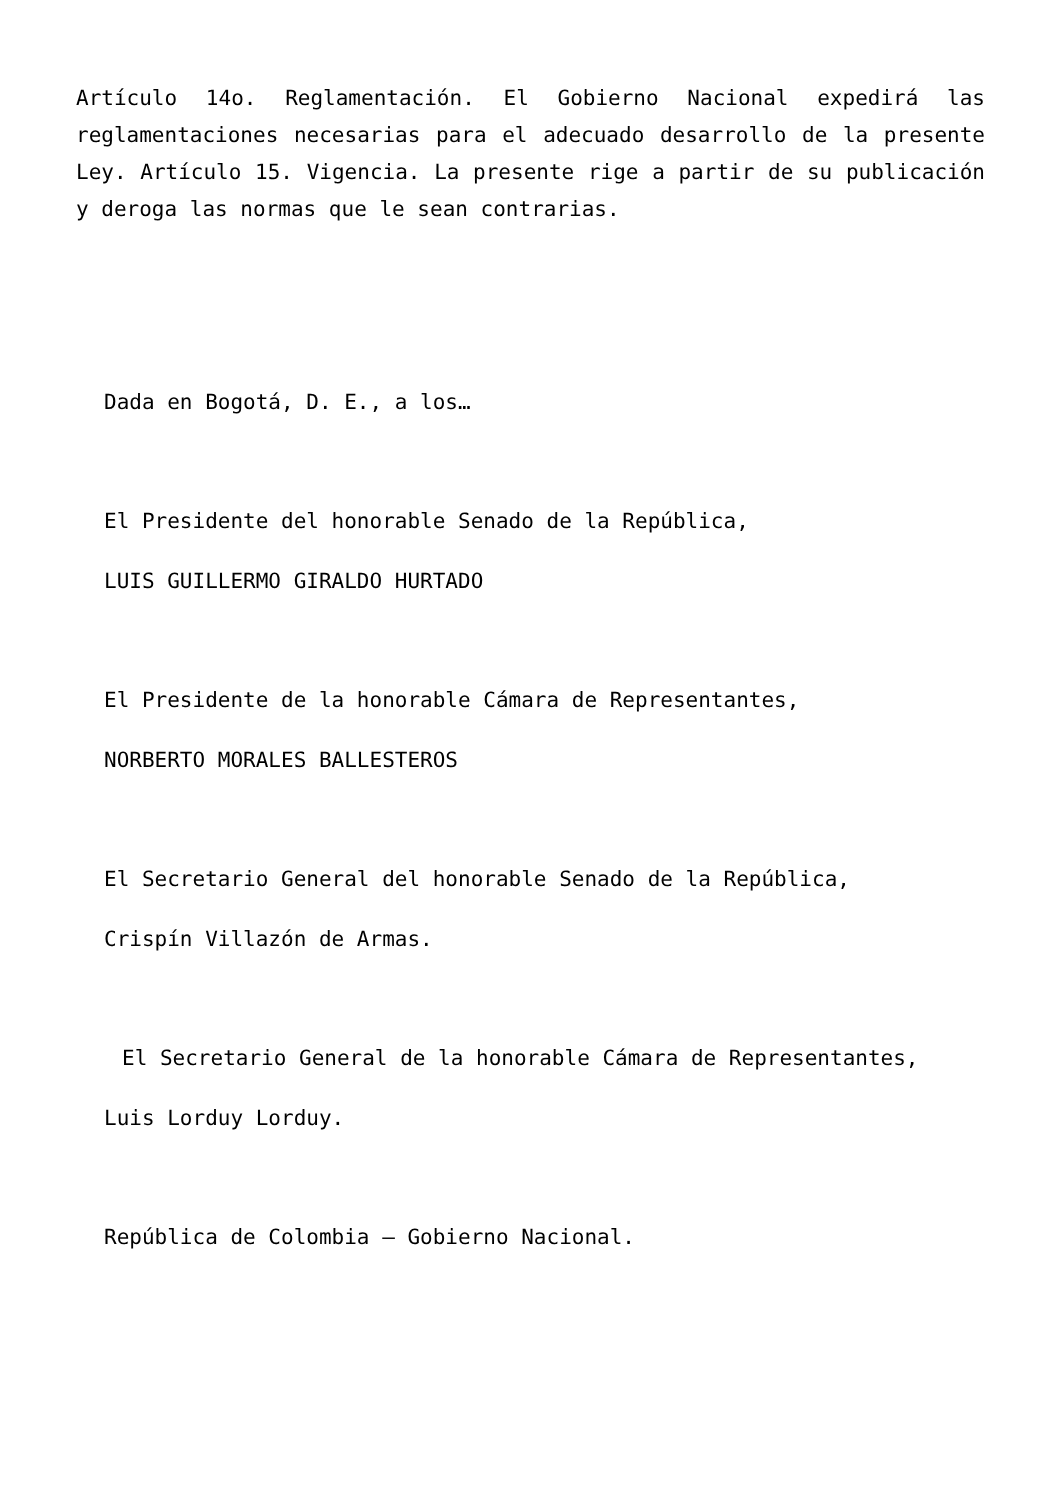Artículo 14o. Reglamentación. El Gobierno Nacional expedirá las reglamentaciones necesarias para el adecuado desarrollo de la presente Ley. Artículo 15. Vigencia. La presente rige a partir de su publicación y deroga las normas que le sean contrarias.
Dada en Bogotá, D. E., a los…
El Presidente del honorable Senado de la República,
LUIS GUILLERMO GIRALDO HURTADO
El Presidente de la honorable Cámara de Representantes,
NORBERTO MORALES BALLESTEROS
El Secretario General del honorable Senado de la República,
Crispín Villazón de Armas.
El Secretario General de la honorable Cámara de Representantes,
Luis Lorduy Lorduy.
República de Colombia – Gobierno Nacional.